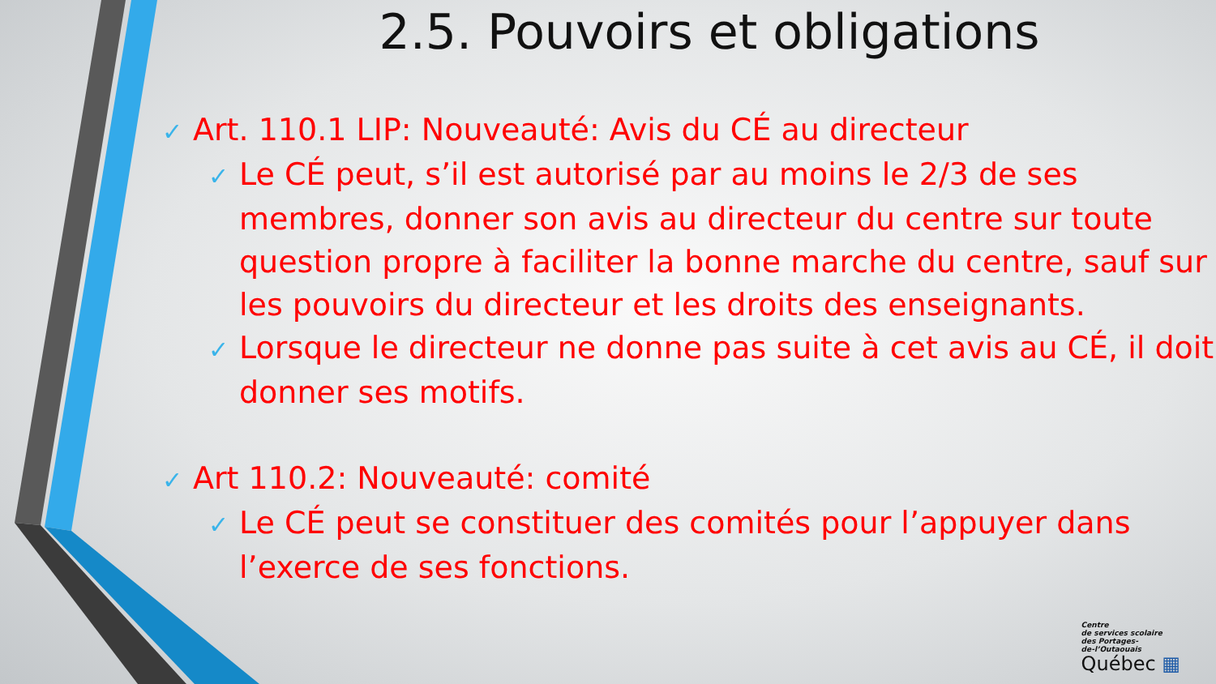2.5. Pouvoirs et obligations
✓ Art. 110.1 LIP: Nouveauté: Avis du CÉ au directeur
✓ Le CÉ peut, s’il est autorisé par au moins le 2/3 de ses membres, donner son avis au directeur du centre sur toute question propre à faciliter la bonne marche du centre, sauf sur les pouvoirs du directeur et les droits des enseignants.
✓ Lorsque le directeur ne donne pas suite à cet avis au CÉ, il doit donner ses motifs.
✓ Art 110.2: Nouveauté: comité
✓ Le CÉ peut se constituer des comités pour l’appuyer dans l’exerce de ses fonctions.
Centre
de services scolaire
des Portages-
de-l’Outaouais
Québec ▦